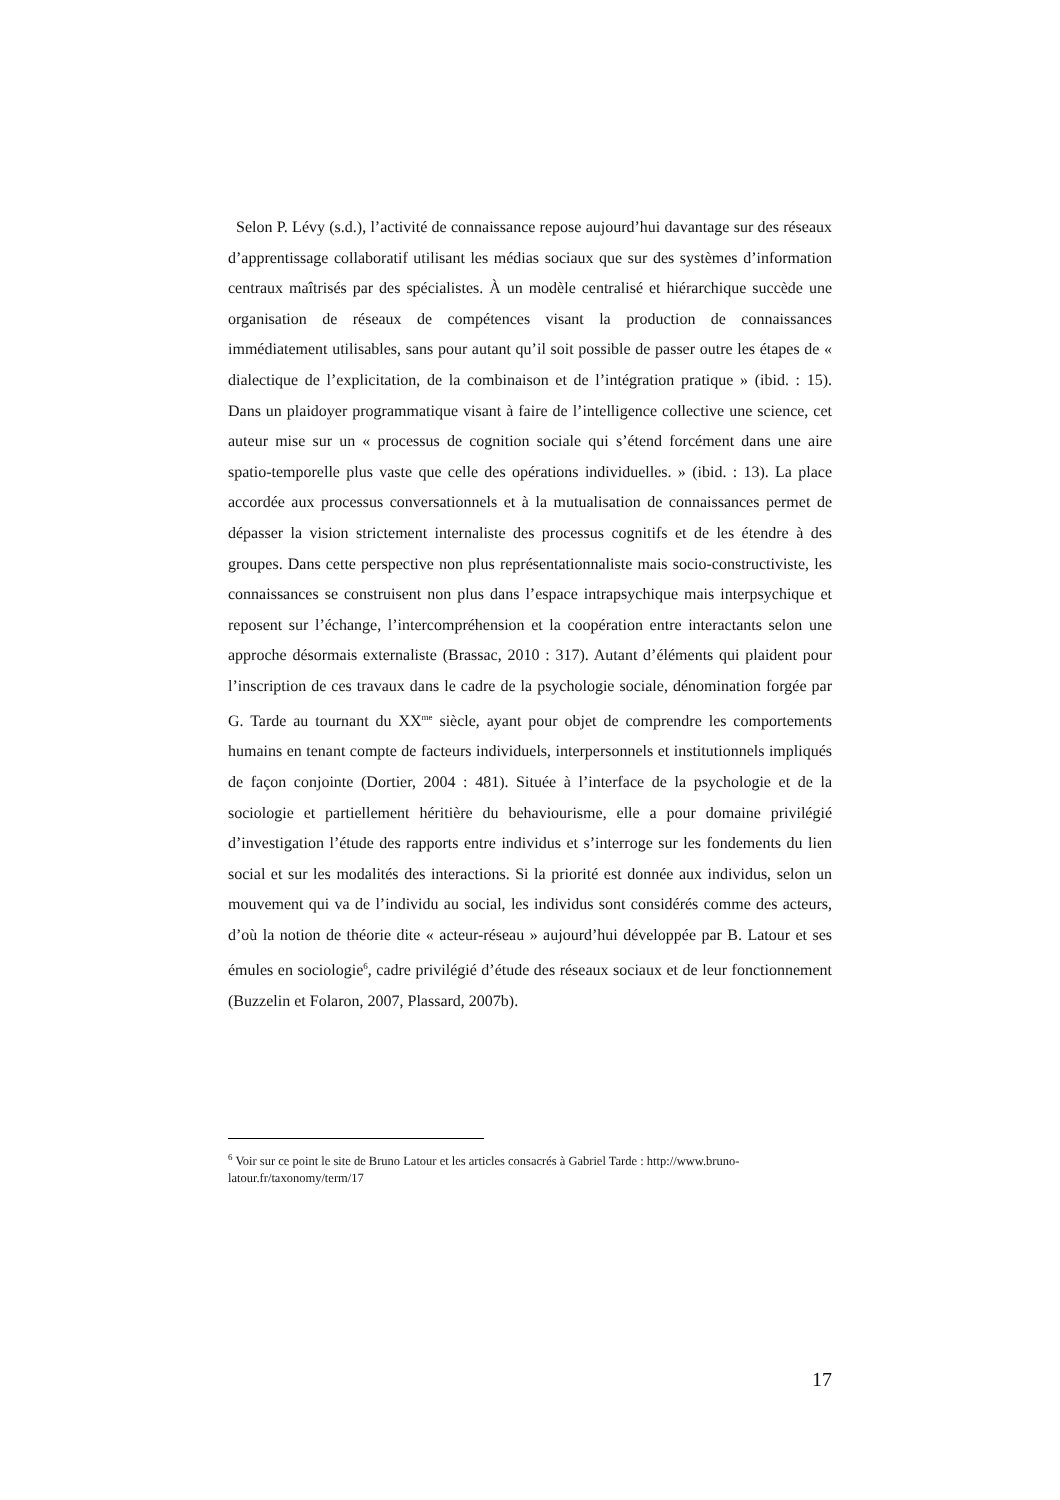Selon P. Lévy (s.d.), l’activité de connaissance repose aujourd’hui davantage sur des réseaux d’apprentissage collaboratif utilisant les médias sociaux que sur des systèmes d’information centraux maîtrisés par des spécialistes. À un modèle centralisé et hiérarchique succède une organisation de réseaux de compétences visant la production de connaissances immédiatement utilisables, sans pour autant qu’il soit possible de passer outre les étapes de « dialectique de l’explicitation, de la combinaison et de l’intégration pratique » (ibid. : 15). Dans un plaidoyer programmatique visant à faire de l’intelligence collective une science, cet auteur mise sur un « processus de cognition sociale qui s’étend forcément dans une aire spatio-temporelle plus vaste que celle des opérations individuelles. » (ibid. : 13). La place accordée aux processus conversationnels et à la mutualisation de connaissances permet de dépasser la vision strictement internaliste des processus cognitifs et de les étendre à des groupes. Dans cette perspective non plus représentationnaliste mais socio-constructiviste, les connaissances se construisent non plus dans l’espace intrapsychique mais interpsychique et reposent sur l’échange, l’intercompréhension et la coopération entre interactants selon une approche désormais externaliste (Brassac, 2010 : 317). Autant d’éléments qui plaident pour l’inscription de ces travaux dans le cadre de la psychologie sociale, dénomination forgée par G. Tarde au tournant du XX<sup>me</sup> siècle, ayant pour objet de comprendre les comportements humains en tenant compte de facteurs individuels, interpersonnels et institutionnels impliqués de façon conjointe (Dortier, 2004 : 481). Située à l’interface de la psychologie et de la sociologie et partiellement héritière du behaviourisme, elle a pour domaine privilégié d’investigation l’étude des rapports entre individus et s’interroge sur les fondements du lien social et sur les modalités des interactions. Si la priorité est donnée aux individus, selon un mouvement qui va de l’individu au social, les individus sont considérés comme des acteurs, d’où la notion de théorie dite « acteur-réseau » aujourd’hui développée par B. Latour et ses émules en sociologie<sup>6</sup>, cadre privilégié d’étude des réseaux sociaux et de leur fonctionnement (Buzzelin et Folaron, 2007, Plassard, 2007b).
<sup>6</sup> Voir sur ce point le site de Bruno Latour et les articles consacrés à Gabriel Tarde : http://www.bruno-latour.fr/taxonomy/term/17
17